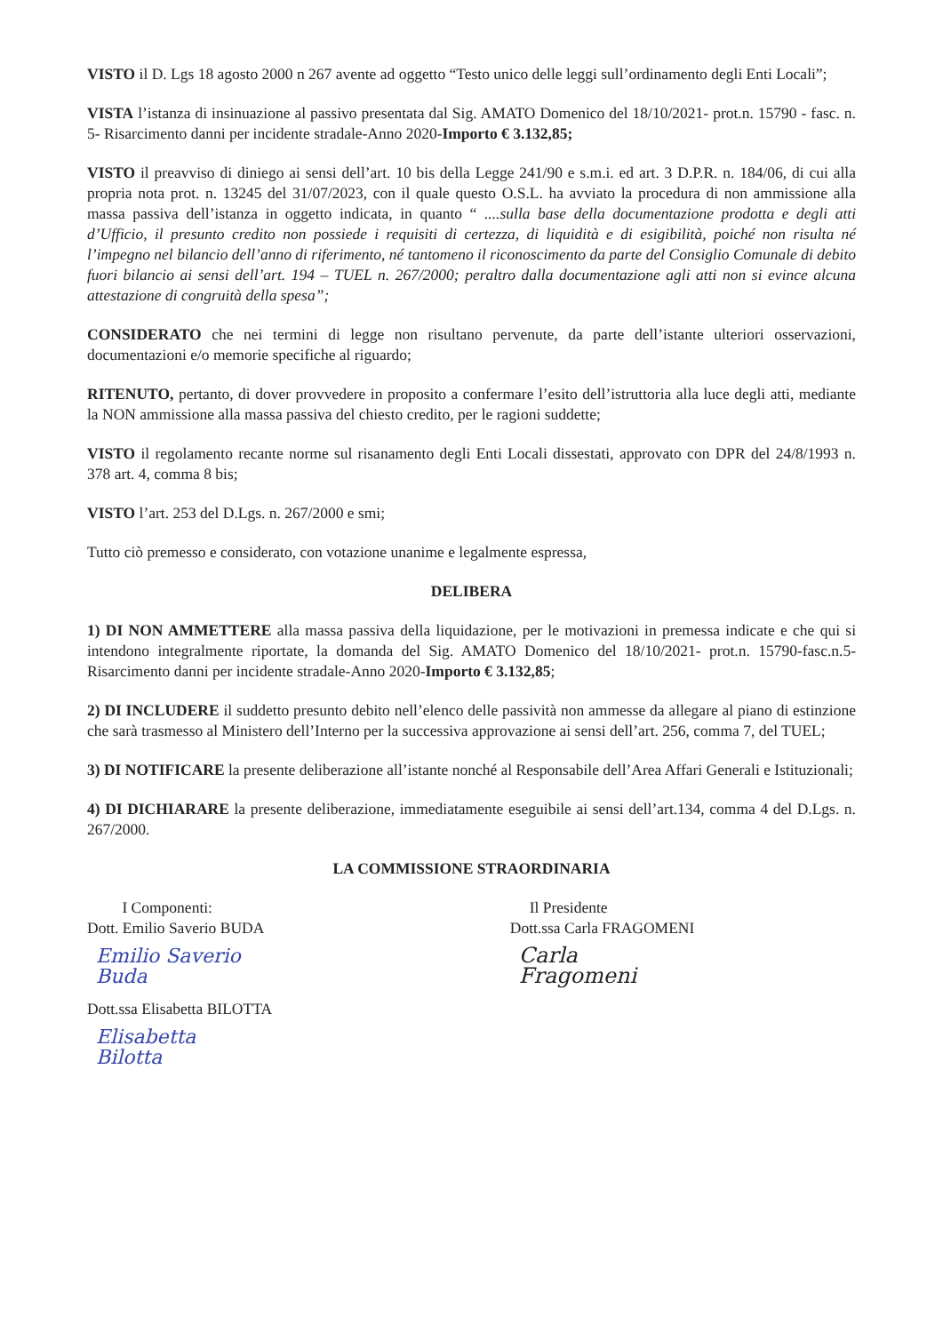VISTO il D. Lgs 18 agosto 2000 n 267 avente ad oggetto “Testo unico delle leggi sull’ordinamento degli Enti Locali”;
VISTA l’istanza di insinuazione al passivo presentata dal Sig. AMATO Domenico del 18/10/2021- prot.n. 15790 - fasc. n. 5- Risarcimento danni per incidente stradale-Anno 2020-Importo € 3.132,85;
VISTO il preavviso di diniego ai sensi dell’art. 10 bis della Legge 241/90 e s.m.i. ed art. 3 D.P.R. n. 184/06, di cui alla propria nota prot. n. 13245 del 31/07/2023, con il quale questo O.S.L. ha avviato la procedura di non ammissione alla massa passiva dell’istanza in oggetto indicata, in quanto “ ....sulla base della documentazione prodotta e degli atti d’Ufficio, il presunto credito non possiede i requisiti di certezza, di liquidità e di esigibilità, poiché non risulta né l’impegno nel bilancio dell’anno di riferimento, né tantomeno il riconoscimento da parte del Consiglio Comunale di debito fuori bilancio ai sensi dell’art. 194 – TUEL n. 267/2000; peraltro dalla documentazione agli atti non si evince alcuna attestazione di congruità della spesa”;
CONSIDERATO che nei termini di legge non risultano pervenute, da parte dell’istante ulteriori osservazioni, documentazioni e/o memorie specifiche al riguardo;
RITENUTO, pertanto, di dover provvedere in proposito a confermare l’esito dell’istruttoria alla luce degli atti, mediante la NON ammissione alla massa passiva del chiesto credito, per le ragioni suddette;
VISTO il regolamento recante norme sul risanamento degli Enti Locali dissestati, approvato con DPR del 24/8/1993 n. 378 art. 4, comma 8 bis;
VISTO l’art. 253 del D.Lgs. n. 267/2000 e smi;
Tutto ciò premesso e considerato, con votazione unanime e legalmente espressa,
DELIBERA
1) DI NON AMMETTERE alla massa passiva della liquidazione, per le motivazioni in premessa indicate e che qui si intendono integralmente riportate, la domanda del Sig. AMATO Domenico del 18/10/2021- prot.n. 15790-fasc.n.5-Risarcimento danni per incidente stradale-Anno 2020-Importo € 3.132,85;
2) DI INCLUDERE il suddetto presunto debito nell’elenco delle passività non ammesse da allegare al piano di estinzione che sarà trasmesso al Ministero dell’Interno per la successiva approvazione ai sensi dell’art. 256, comma 7, del TUEL;
3) DI NOTIFICARE la presente deliberazione all’istante nonché al Responsabile dell’Area Affari Generali e Istituzionali;
4) DI DICHIARARE la presente deliberazione, immediatamente eseguibile ai sensi dell’art.134, comma 4 del D.Lgs. n. 267/2000.
LA COMMISSIONE STRAORDINARIA
I Componenti:
Dott. Emilio Saverio BUDA
Emilio Saverio Buda
Dott.ssa Elisabetta BILOTTA
Elisabetta Bilotta
Il Presidente
Dott.ssa Carla FRAGOMENI
Carla Fragomeni